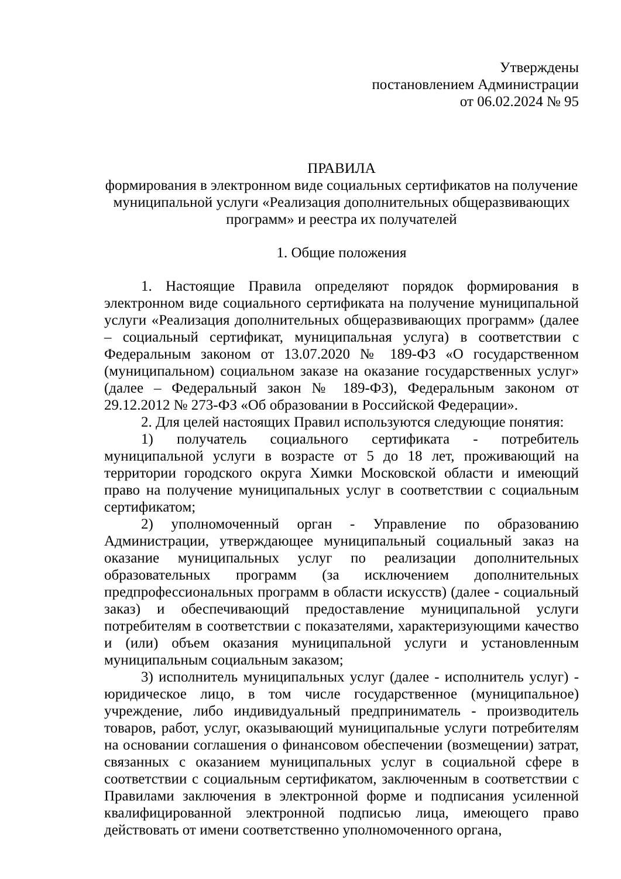Утверждены
постановлением Администрации
от 06.02.2024 № 95
ПРАВИЛА
формирования в электронном виде социальных сертификатов на получение муниципальной услуги «Реализация дополнительных общеразвивающих программ» и реестра их получателей
1. Общие положения
1. Настоящие Правила определяют порядок формирования в электронном виде социального сертификата на получение муниципальной услуги «Реализация дополнительных общеразвивающих программ» (далее – социальный сертификат, муниципальная услуга) в соответствии с Федеральным законом от 13.07.2020 № 189-ФЗ «О государственном (муниципальном) социальном заказе на оказание государственных услуг» (далее – Федеральный закон № 189-ФЗ), Федеральным законом от 29.12.2012 № 273-ФЗ «Об образовании в Российской Федерации».
2. Для целей настоящих Правил используются следующие понятия:
1) получатель социального сертификата - потребитель муниципальной услуги в возрасте от 5 до 18 лет, проживающий на территории городского округа Химки Московской области и имеющий право на получение муниципальных услуг в соответствии с социальным сертификатом;
2) уполномоченный орган - Управление по образованию Администрации, утверждающее муниципальный социальный заказ на оказание муниципальных услуг по реализации дополнительных образовательных программ (за исключением дополнительных предпрофессиональных программ в области искусств) (далее - социальный заказ) и обеспечивающий предоставление муниципальной услуги потребителям в соответствии с показателями, характеризующими качество и (или) объем оказания муниципальной услуги и установленным муниципальным социальным заказом;
3) исполнитель муниципальных услуг (далее - исполнитель услуг) - юридическое лицо, в том числе государственное (муниципальное) учреждение, либо индивидуальный предприниматель - производитель товаров, работ, услуг, оказывающий муниципальные услуги потребителям на основании соглашения о финансовом обеспечении (возмещении) затрат, связанных с оказанием муниципальных услуг в социальной сфере в соответствии с социальным сертификатом, заключенным в соответствии с Правилами заключения в электронной форме и подписания усиленной квалифицированной электронной подписью лица, имеющего право действовать от имени соответственно уполномоченного органа,